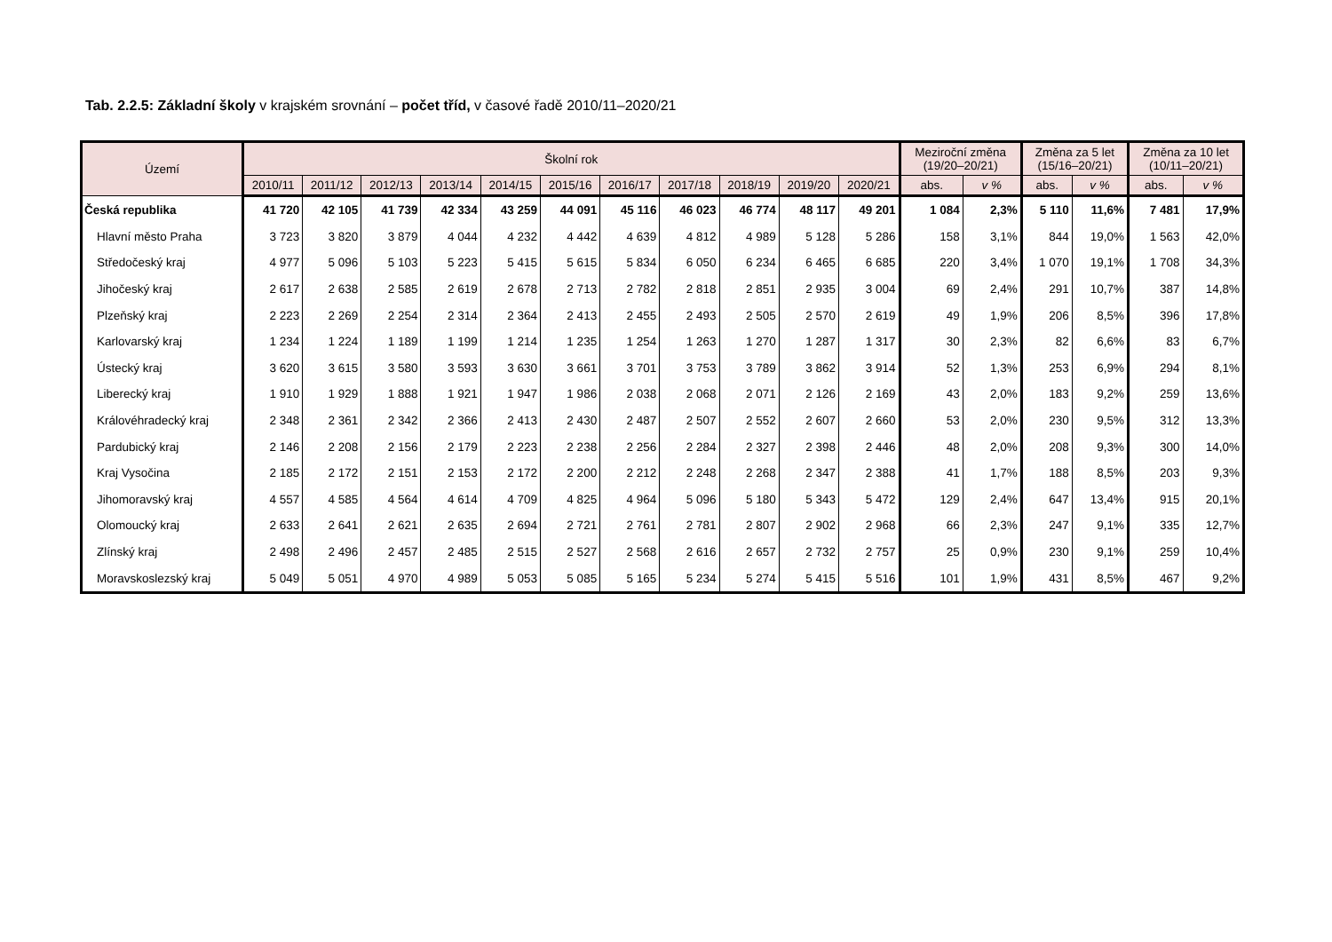Tab. 2.2.5: Základní školy v krajském srovnání – počet tříd, v časové řadě 2010/11–2020/21
| Území | Školní rok | | | | | | | | | | | Meziroční změna (19/20–20/21) | | Změna za 5 let (15/16–20/21) | | Změna za 10 let (10/11–20/21) | |
| --- | --- | --- | --- | --- | --- | --- | --- | --- | --- | --- | --- | --- | --- | --- | --- | --- | --- |
| | 2010/11 | 2011/12 | 2012/13 | 2013/14 | 2014/15 | 2015/16 | 2016/17 | 2017/18 | 2018/19 | 2019/20 | 2020/21 | abs. | v % | abs. | v % | abs. | v % |
| Česká republika | 41 720 | 42 105 | 41 739 | 42 334 | 43 259 | 44 091 | 45 116 | 46 023 | 46 774 | 48 117 | 49 201 | 1 084 | 2,3% | 5 110 | 11,6% | 7 481 | 17,9% |
| Hlavní město Praha | 3 723 | 3 820 | 3 879 | 4 044 | 4 232 | 4 442 | 4 639 | 4 812 | 4 989 | 5 128 | 5 286 | 158 | 3,1% | 844 | 19,0% | 1 563 | 42,0% |
| Středočeský kraj | 4 977 | 5 096 | 5 103 | 5 223 | 5 415 | 5 615 | 5 834 | 6 050 | 6 234 | 6 465 | 6 685 | 220 | 3,4% | 1 070 | 19,1% | 1 708 | 34,3% |
| Jihočeský kraj | 2 617 | 2 638 | 2 585 | 2 619 | 2 678 | 2 713 | 2 782 | 2 818 | 2 851 | 2 935 | 3 004 | 69 | 2,4% | 291 | 10,7% | 387 | 14,8% |
| Plzeňský kraj | 2 223 | 2 269 | 2 254 | 2 314 | 2 364 | 2 413 | 2 455 | 2 493 | 2 505 | 2 570 | 2 619 | 49 | 1,9% | 206 | 8,5% | 396 | 17,8% |
| Karlovarský kraj | 1 234 | 1 224 | 1 189 | 1 199 | 1 214 | 1 235 | 1 254 | 1 263 | 1 270 | 1 287 | 1 317 | 30 | 2,3% | 82 | 6,6% | 83 | 6,7% |
| Ústecký kraj | 3 620 | 3 615 | 3 580 | 3 593 | 3 630 | 3 661 | 3 701 | 3 753 | 3 789 | 3 862 | 3 914 | 52 | 1,3% | 253 | 6,9% | 294 | 8,1% |
| Liberecký kraj | 1 910 | 1 929 | 1 888 | 1 921 | 1 947 | 1 986 | 2 038 | 2 068 | 2 071 | 2 126 | 2 169 | 43 | 2,0% | 183 | 9,2% | 259 | 13,6% |
| Královéhradecký kraj | 2 348 | 2 361 | 2 342 | 2 366 | 2 413 | 2 430 | 2 487 | 2 507 | 2 552 | 2 607 | 2 660 | 53 | 2,0% | 230 | 9,5% | 312 | 13,3% |
| Pardubický kraj | 2 146 | 2 208 | 2 156 | 2 179 | 2 223 | 2 238 | 2 256 | 2 284 | 2 327 | 2 398 | 2 446 | 48 | 2,0% | 208 | 9,3% | 300 | 14,0% |
| Kraj Vysočina | 2 185 | 2 172 | 2 151 | 2 153 | 2 172 | 2 200 | 2 212 | 2 248 | 2 268 | 2 347 | 2 388 | 41 | 1,7% | 188 | 8,5% | 203 | 9,3% |
| Jihomoravský kraj | 4 557 | 4 585 | 4 564 | 4 614 | 4 709 | 4 825 | 4 964 | 5 096 | 5 180 | 5 343 | 5 472 | 129 | 2,4% | 647 | 13,4% | 915 | 20,1% |
| Olomoucký kraj | 2 633 | 2 641 | 2 621 | 2 635 | 2 694 | 2 721 | 2 761 | 2 781 | 2 807 | 2 902 | 2 968 | 66 | 2,3% | 247 | 9,1% | 335 | 12,7% |
| Zlínský kraj | 2 498 | 2 496 | 2 457 | 2 485 | 2 515 | 2 527 | 2 568 | 2 616 | 2 657 | 2 732 | 2 757 | 25 | 0,9% | 230 | 9,1% | 259 | 10,4% |
| Moravskoslezský kraj | 5 049 | 5 051 | 4 970 | 4 989 | 5 053 | 5 085 | 5 165 | 5 234 | 5 274 | 5 415 | 5 516 | 101 | 1,9% | 431 | 8,5% | 467 | 9,2% |